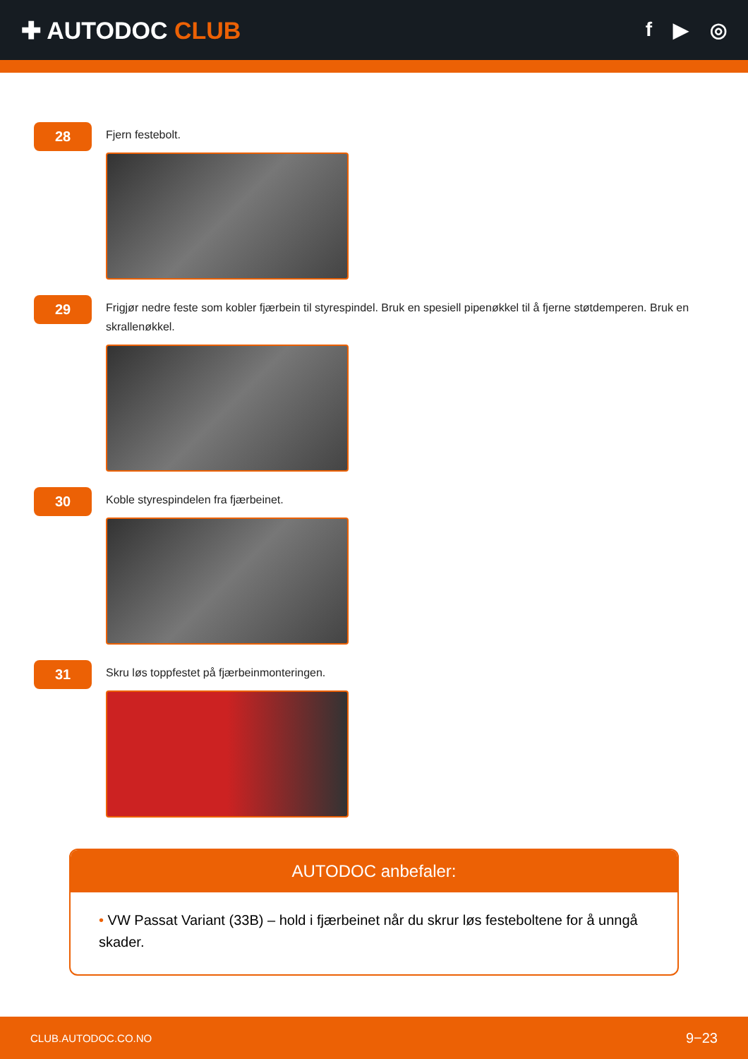✚ AUTODOC CLUB
f ▶ ◎
28
Fjern festebolt.
29
Frigjør nedre feste som kobler fjærbein til styrespindel. Bruk en spesiell pipenøkkel til å fjerne støtdemperen. Bruk en skrallenøkkel.
30
Koble styrespindelen fra fjærbeinet.
31
Skru løs toppfestet på fjærbeinmonteringen.
AUTODOC anbefaler:
• VW Passat Variant (33B) – hold i fjærbeinet når du skrur løs festeboltene for å unngå skader.
CLUB.AUTODOC.CO.NO 9−23